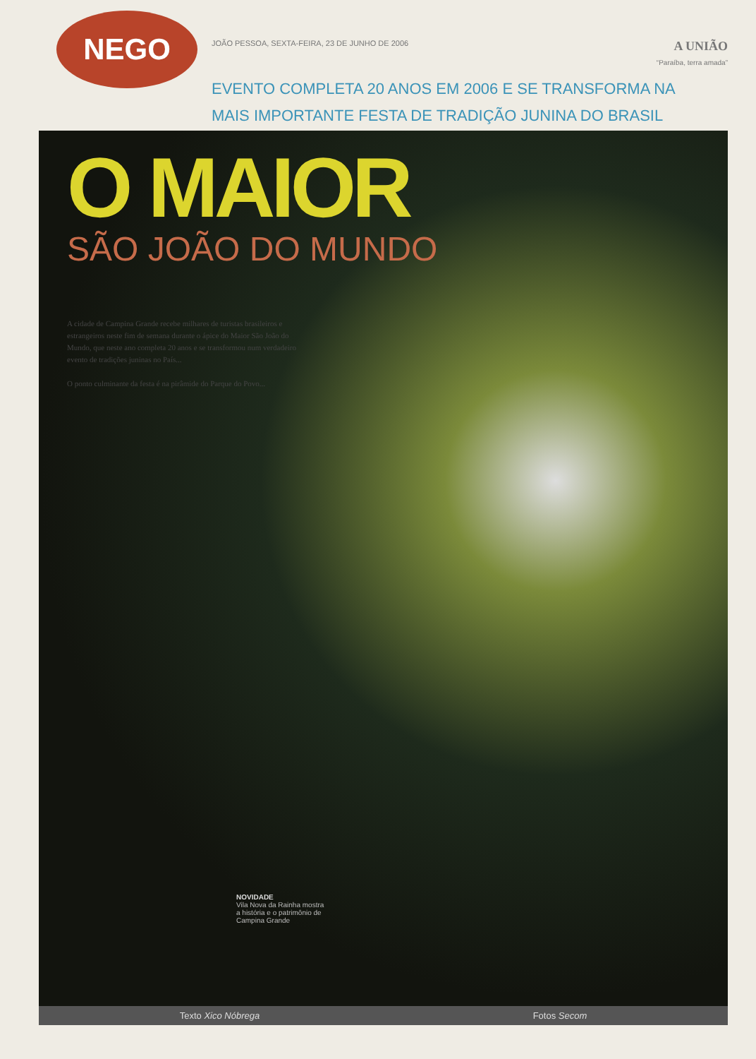NEGO
JOÃO PESSOA, SEXTA-FEIRA, 23 DE JUNHO DE 2006 A UNIÃO
“Paraíba, terra amada”
EVENTO COMPLETA 20 ANOS EM 2006 E SE TRANSFORMA NA
MAIS IMPORTANTE FESTA DE TRADIÇÃO JUNINA DO BRASIL
O MAIOR
SÃO JOÃO DO MUNDO
A cidade de Campina Grande recebe milhares de turistas brasileiros e estrangeiros neste fim de semana durante o ápice do Maior São João do Mundo, que neste ano completa 20 anos e se transformou num verdadeiro evento de tradições juninas no País...
O ponto culminante da festa é na pirâmide do Parque do Povo...
NOVIDADE
Vila Nova da Rainha mostra a história e o patrimônio de Campina Grande
Texto Xico Nóbrega Fotos Secom